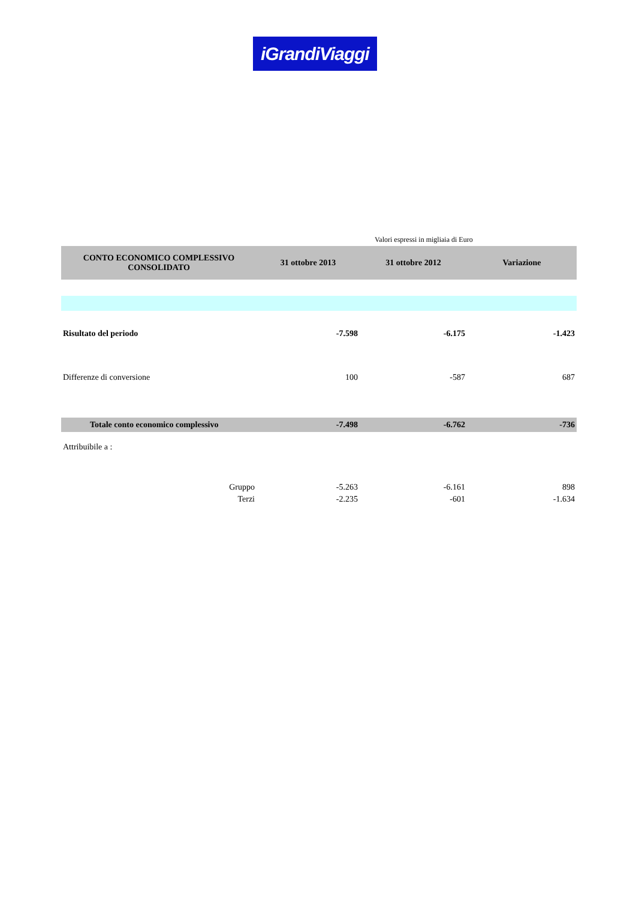iGrandiViaggi
Valori espressi in migliaia di Euro
| CONTO ECONOMICO COMPLESSIVO CONSOLIDATO | 31 ottobre 2013 | 31 ottobre 2012 | Variazione |
| --- | --- | --- | --- |
| Risultato del periodo | -7.598 | -6.175 | -1.423 |
| Differenze di conversione | 100 | -587 | 687 |
| Totale conto economico complessivo | -7.498 | -6.762 | -736 |
| Attribuibile a : | | | |
| Gruppo | -5.263 | -6.161 | 898 |
| Terzi | -2.235 | -601 | -1.634 |